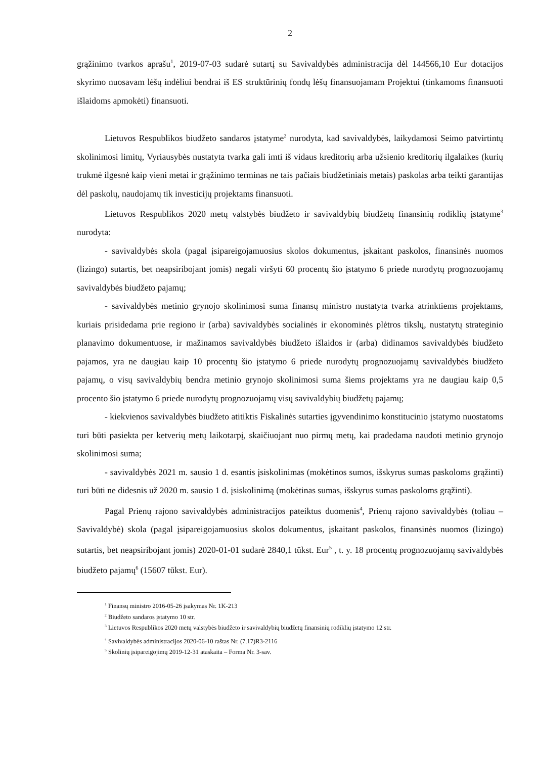2
grąžinimo tvarkos aprašu<sup>1</sup>, 2019-07-03 sudarė sutartį su Savivaldybės administracija dėl 144566,10 Eur dotacijos skyrimo nuosavam lėšų indėliui bendrai iš ES struktūrinių fondų lėšų finansuojamam Projektui (tinkamoms finansuoti išlaidoms apmokėti) finansuoti.
Lietuvos Respublikos biudžeto sandaros įstatyme<sup>2</sup> nurodyta, kad savivaldybės, laikydamosi Seimo patvirtintų skolinimosi limitų, Vyriausybės nustatyta tvarka gali imti iš vidaus kreditorių arba užsienio kreditorių ilgalaikes (kurių trukmė ilgesnė kaip vieni metai ir grąžinimo terminas ne tais pačiais biudžetiniais metais) paskolas arba teikti garantijas dėl paskolų, naudojamų tik investicijų projektams finansuoti.
Lietuvos Respublikos 2020 metų valstybės biudžeto ir savivaldybių biudžetų finansinių rodiklių įstatyme<sup>3</sup> nurodyta:
- savivaldybės skola (pagal įsipareigojamuosius skolos dokumentus, įskaitant paskolos, finansinės nuomos (lizingo) sutartis, bet neapsiribojant jomis) negali viršyti 60 procentų šio įstatymo 6 priede nurodytų prognozuojamų savivaldybės biudžeto pajamų;
- savivaldybės metinio grynojo skolinimosi suma finansų ministro nustatyta tvarka atrinktiems projektams, kuriais prisidedama prie regiono ir (arba) savivaldybės socialinės ir ekonominės plėtros tikslų, nustatytų strateginio planavimo dokumentuose, ir mažinamos savivaldybės biudžeto išlaidos ir (arba) didinamos savivaldybės biudžeto pajamos, yra ne daugiau kaip 10 procentų šio įstatymo 6 priede nurodytų prognozuojamų savivaldybės biudžeto pajamų, o visų savivaldybių bendra metinio grynojo skolinimosi suma šiems projektams yra ne daugiau kaip 0,5 procento šio įstatymo 6 priede nurodytų prognozuojamų visų savivaldybių biudžetų pajamų;
- kiekvienos savivaldybės biudžeto atitiktis Fiskalinės sutarties įgyvendinimo konstitucinio įstatymo nuostatoms turi būti pasiekta per ketverių metų laikotarpį, skaičiuojant nuo pirmų metų, kai pradedama naudoti metinio grynojo skolinimosi suma;
- savivaldybės 2021 m. sausio 1 d. esantis įsiskolinimas (mokėtinos sumos, išskyrus sumas paskoloms grąžinti) turi būti ne didesnis už 2020 m. sausio 1 d. įsiskolinimą (mokėtinas sumas, išskyrus sumas paskoloms grąžinti).
Pagal Prienų rajono savivaldybės administracijos pateiktus duomenis<sup>4</sup>, Prienų rajono savivaldybės (toliau – Savivaldybė) skola (pagal įsipareigojamuosius skolos dokumentus, įskaitant paskolos, finansinės nuomos (lizingo) sutartis, bet neapsiribojant jomis) 2020-01-01 sudarė 2840,1 tūkst. Eur<sup>5</sup> , t. y. 18 procentų prognozuojamų savivaldybės biudžeto pajamų<sup>6</sup> (15607 tūkst. Eur).
<sup>1</sup> Finansų ministro 2016-05-26 įsakymas Nr. 1K-213
<sup>2</sup> Biudžeto sandaros įstatymo 10 str.
<sup>3</sup> Lietuvos Respublikos 2020 metų valstybės biudžeto ir savivaldybių biudžetų finansinių rodiklių įstatymo 12 str.
<sup>4</sup> Savivaldybės administracijos 2020-06-10 raštas Nr. (7.17)R3-2116
<sup>5</sup> Skolinių įsipareigojimų 2019-12-31 ataskaita – Forma Nr. 3-sav.